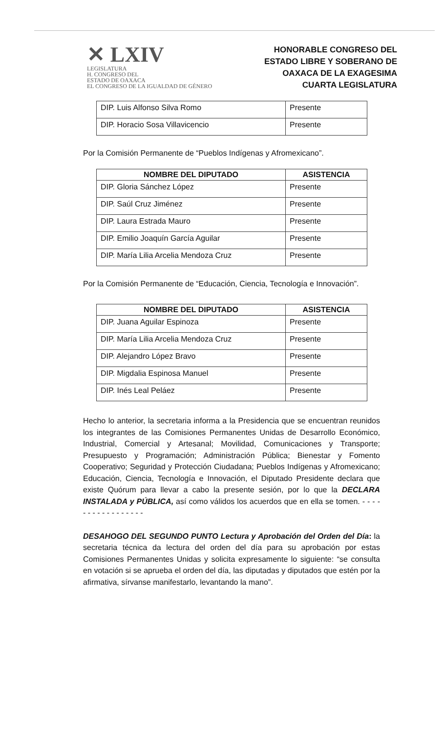✕ LXIV
LEGISLATURA
H. CONGRESO DEL
ESTADO DE OAXACA
EL CONGRESO DE LA IGUALDAD DE GÉNERO
HONORABLE CONGRESO DEL
ESTADO LIBRE Y SOBERANO DE
OAXACA DE LA EXAGESIMA
CUARTA LEGISLATURA
| DIP. Luis Alfonso Silva Romo | Presente |
| DIP. Horacio Sosa Villavicencio | Presente |
Por la Comisión Permanente de “Pueblos Indígenas y Afromexicano”.
| NOMBRE DEL DIPUTADO | ASISTENCIA |
| --- | --- |
| DIP. Gloria Sánchez López | Presente |
| DIP. Saúl Cruz Jiménez | Presente |
| DIP. Laura Estrada Mauro | Presente |
| DIP. Emilio Joaquín García Aguilar | Presente |
| DIP. María Lilia Arcelia Mendoza Cruz | Presente |
Por la Comisión Permanente de “Educación, Ciencia, Tecnología e Innovación”.
| NOMBRE DEL DIPUTADO | ASISTENCIA |
| --- | --- |
| DIP. Juana Aguilar Espinoza | Presente |
| DIP. María Lilia Arcelia Mendoza Cruz | Presente |
| DIP. Alejandro López Bravo | Presente |
| DIP. Migdalia Espinosa Manuel | Presente |
| DIP. Inés Leal Peláez | Presente |
Hecho lo anterior, la secretaria informa a la Presidencia que se encuentran reunidos los integrantes de las Comisiones Permanentes Unidas de Desarrollo Económico, Industrial, Comercial y Artesanal; Movilidad, Comunicaciones y Transporte; Presupuesto y Programación; Administración Pública; Bienestar y Fomento Cooperativo; Seguridad y Protección Ciudadana; Pueblos Indígenas y Afromexicano; Educación, Ciencia, Tecnología e Innovación, el Diputado Presidente declara que existe Quórum para llevar a cabo la presente sesión, por lo que la DECLARA INSTALADA y PÚBLICA, así como válidos los acuerdos que en ella se tomen. - - - - - - - - - - - - - - - - -
DESAHOGO DEL SEGUNDO PUNTO Lectura y Aprobación del Orden del Día: la secretaria técnica da lectura del orden del día para su aprobación por estas Comisiones Permanentes Unidas y solicita expresamente lo siguiente: “se consulta en votación si se aprueba el orden del día, las diputadas y diputados que estén por la afirmativa, sírvanse manifestarlo, levantando la mano”.